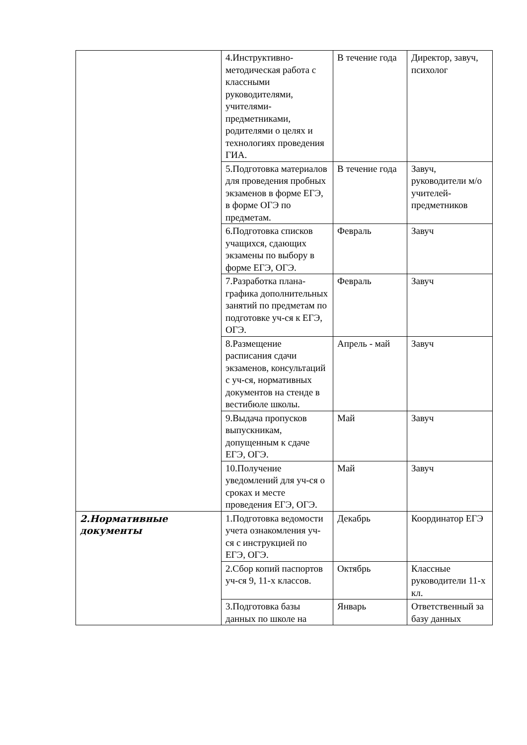| | 4.Инструктивно-методическая работа с классными руководителями, учителями-предметниками, родителями о целях и технологиях проведения ГИА. | В течение года | Директор, завуч, психолог |
| | 5.Подготовка материалов для проведения пробных экзаменов в форме ЕГЭ, в форме ОГЭ по предметам. | В течение года | Завуч, руководители м/о учителей-предметников |
| | 6.Подготовка списков учащихся, сдающих экзамены по выбору в форме ЕГЭ, ОГЭ. | Февраль | Завуч |
| | 7.Разработка плана-графика дополнительных занятий по предметам по подготовке уч-ся к ЕГЭ, ОГЭ. | Февраль | Завуч |
| | 8.Размещение расписания сдачи экзаменов, консультаций с уч-ся, нормативных документов на стенде в вестибюле школы. | Апрель - май | Завуч |
| | 9.Выдача пропусков выпускникам, допущенным к сдаче ЕГЭ, ОГЭ. | Май | Завуч |
| | 10.Получение уведомлений для уч-ся о сроках и месте проведения ЕГЭ, ОГЭ. | Май | Завуч |
| 2.Нормативные документы | 1.Подготовка ведомости учета ознакомления уч-ся с инструкцией по ЕГЭ, ОГЭ. | Декабрь | Координатор ЕГЭ |
| | 2.Сбор копий паспортов уч-ся 9, 11-х классов. | Октябрь | Классные руководители 11-х кл. |
| | 3.Подготовка базы данных по школе на | Январь | Ответственный за базу данных |